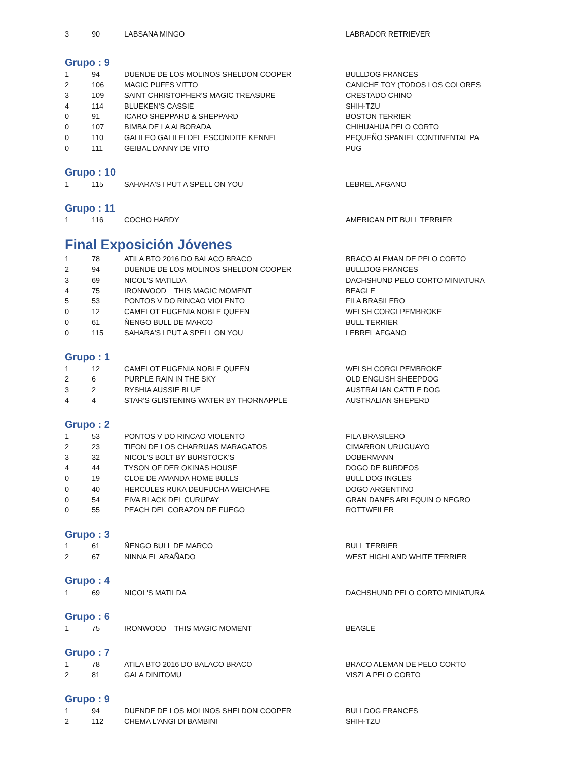| 3 | 90 | LABSANA MINGO | LABRADOR RETRIEVER |
Grupo : 9
| 1 | 94 | DUENDE DE LOS MOLINOS SHELDON COOPER | BULLDOG FRANCES |
| 2 | 106 | MAGIC PUFFS VITTO | CANICHE TOY (TODOS LOS COLORES |
| 3 | 109 | SAINT CHRISTOPHER'S MAGIC TREASURE | CRESTADO CHINO |
| 4 | 114 | BLUEKEN'S CASSIE | SHIH-TZU |
| 0 | 91 | ICARO SHEPPARD & SHEPPARD | BOSTON TERRIER |
| 0 | 107 | BIMBA DE LA ALBORADA | CHIHUAHUA PELO CORTO |
| 0 | 110 | GALILEO GALILEI DEL ESCONDITE KENNEL | PEQUEÑO SPANIEL CONTINENTAL PA |
| 0 | 111 | GEIBAL DANNY DE VITO | PUG |
Grupo : 10
| 1 | 115 | SAHARA'S I PUT A SPELL ON YOU | LEBREL AFGANO |
Grupo : 11
| 1 | 116 | COCHO HARDY | AMERICAN PIT BULL TERRIER |
Final Exposición Jóvenes
| 1 | 78 | ATILA BTO 2016 DO BALACO BRACO | BRACO ALEMAN DE PELO CORTO |
| 2 | 94 | DUENDE DE LOS MOLINOS SHELDON COOPER | BULLDOG FRANCES |
| 3 | 69 | NICOL'S MATILDA | DACHSHUND PELO CORTO MINIATURA |
| 4 | 75 | IRONWOOD THIS MAGIC MOMENT | BEAGLE |
| 5 | 53 | PONTOS V DO RINCAO VIOLENTO | FILA BRASILERO |
| 0 | 12 | CAMELOT EUGENIA NOBLE QUEEN | WELSH CORGI PEMBROKE |
| 0 | 61 | ÑENGO BULL DE MARCO | BULL TERRIER |
| 0 | 115 | SAHARA'S I PUT A SPELL ON YOU | LEBREL AFGANO |
Grupo : 1
| 1 | 12 | CAMELOT EUGENIA NOBLE QUEEN | WELSH CORGI PEMBROKE |
| 2 | 6 | PURPLE RAIN IN THE SKY | OLD ENGLISH SHEEPDOG |
| 3 | 2 | RYSHIA AUSSIE BLUE | AUSTRALIAN CATTLE DOG |
| 4 | 4 | STAR'S GLISTENING WATER BY THORNAPPLE | AUSTRALIAN SHEPERD |
Grupo : 2
| 1 | 53 | PONTOS V DO RINCAO VIOLENTO | FILA BRASILERO |
| 2 | 23 | TIFON DE LOS CHARRUAS MARAGATOS | CIMARRON URUGUAYO |
| 3 | 32 | NICOL'S BOLT BY BURSTOCK'S | DOBERMANN |
| 4 | 44 | TYSON OF DER OKINAS HOUSE | DOGO DE BURDEOS |
| 0 | 19 | CLOE DE AMANDA HOME BULLS | BULL DOG INGLES |
| 0 | 40 | HERCULES RUKA DEUFUCHA WEICHAFE | DOGO ARGENTINO |
| 0 | 54 | EIVA BLACK DEL CURUPAY | GRAN DANES ARLEQUIN O NEGRO |
| 0 | 55 | PEACH DEL CORAZON DE FUEGO | ROTTWEILER |
Grupo : 3
| 1 | 61 | ÑENGO BULL DE MARCO | BULL TERRIER |
| 2 | 67 | NINNA EL ARAÑADO | WEST HIGHLAND WHITE TERRIER |
Grupo : 4
| 1 | 69 | NICOL'S MATILDA | DACHSHUND PELO CORTO MINIATURA |
Grupo : 6
| 1 | 75 | IRONWOOD THIS MAGIC MOMENT | BEAGLE |
Grupo : 7
| 1 | 78 | ATILA BTO 2016 DO BALACO BRACO | BRACO ALEMAN DE PELO CORTO |
| 2 | 81 | GALA DINITOMU | VISZLA PELO CORTO |
Grupo : 9
| 1 | 94 | DUENDE DE LOS MOLINOS SHELDON COOPER | BULLDOG FRANCES |
| 2 | 112 | CHEMA L'ANGI DI BAMBINI | SHIH-TZU |